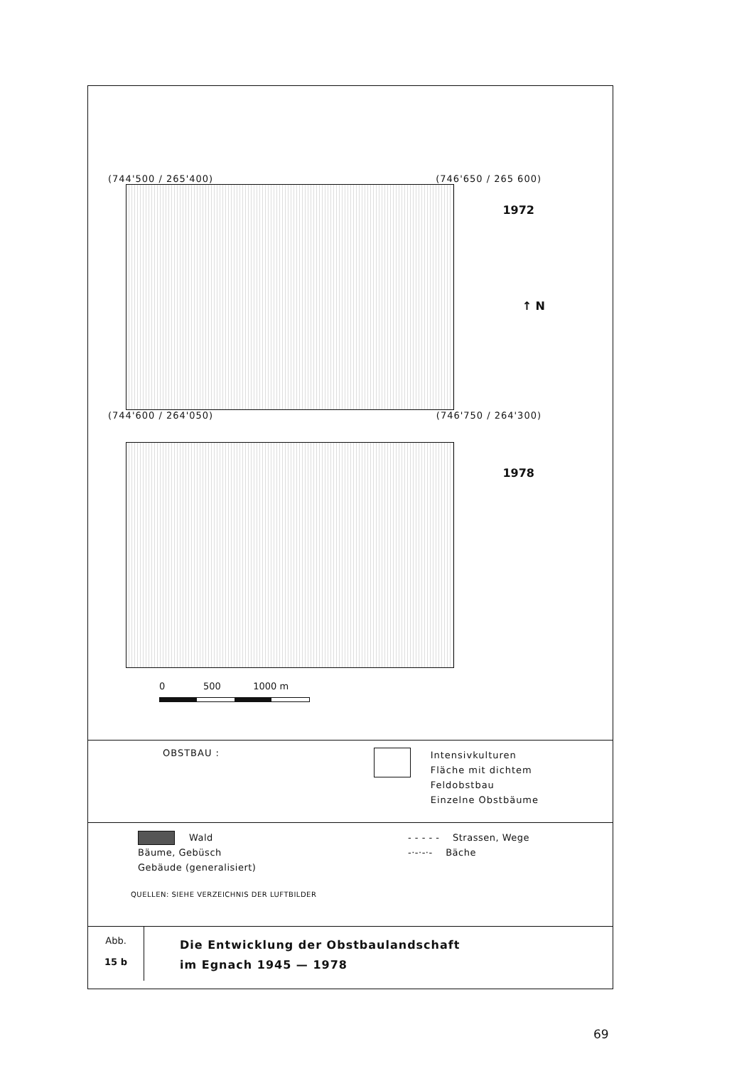(744'500 / 265'400) (746'650 / 265 600)
1972
↑ N
(744'600 / 264'050) (746'750 / 264'300)
1978
0 500 1000 m
OBSTBAU :
Intensivkulturen
Fläche mit dichtem Feldobstbau
Einzelne Obstbäume
Wald
Bäume, Gebüsch
Gebäude (generalisiert)
- - - - - Strassen, Wege
-·-·-·- Bäche
QUELLEN: SIEHE VERZEICHNIS DER LUFTBILDER
Abb.
15 b
Die Entwicklung der Obstbaulandschaft
im Egnach 1945 — 1978
69